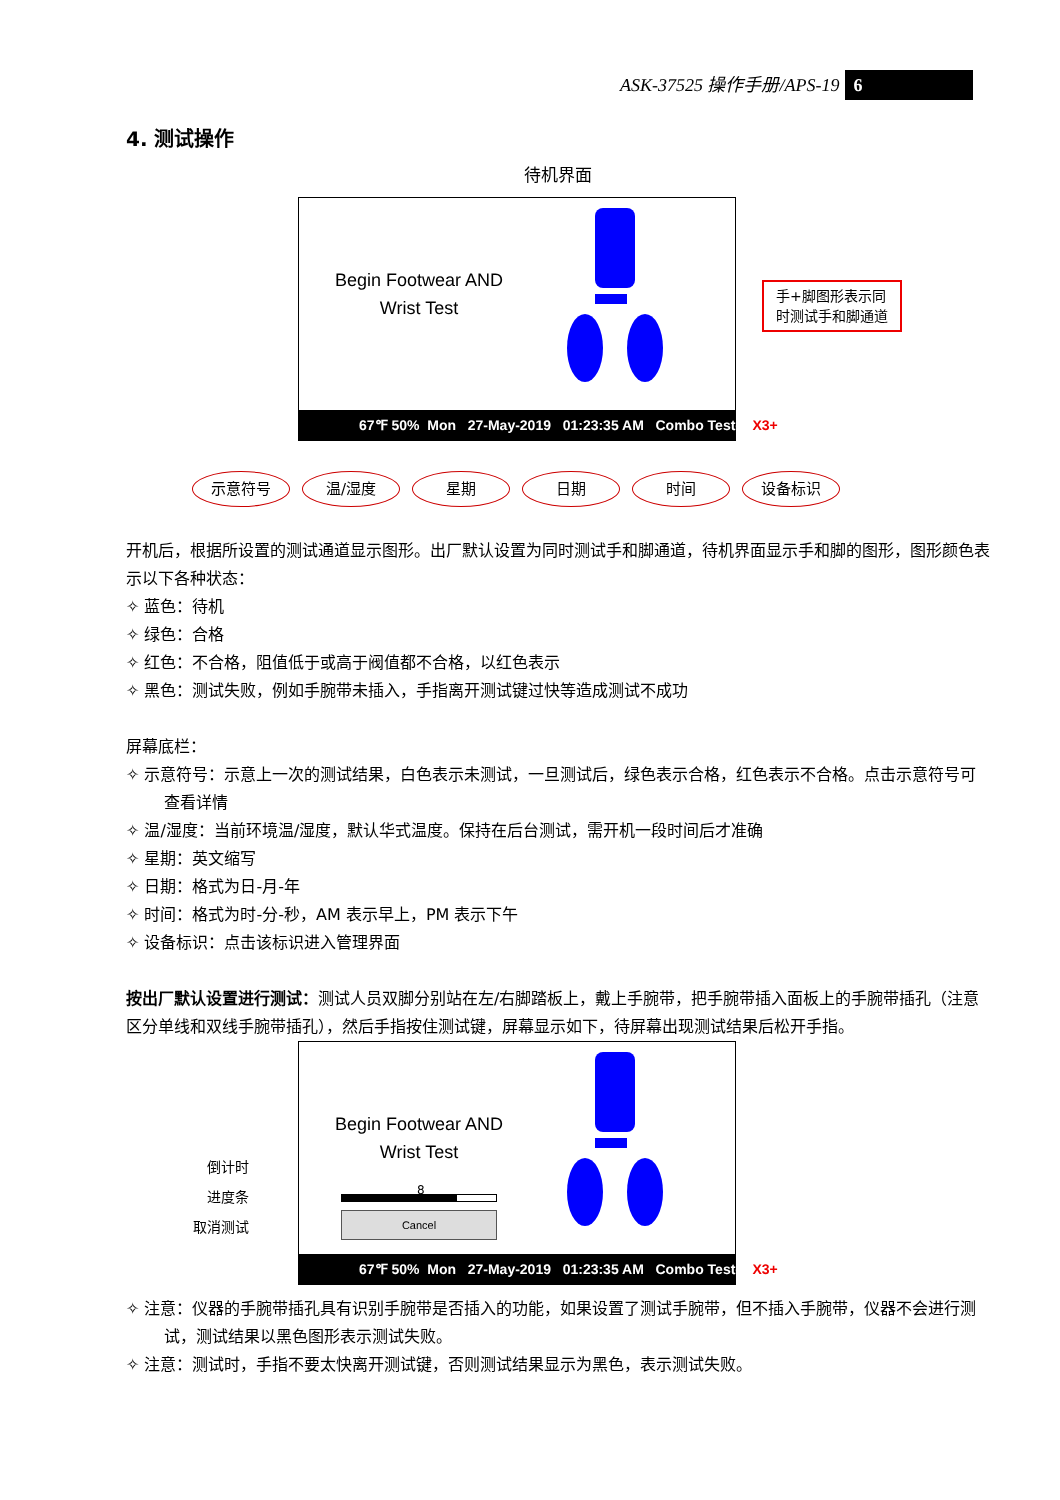ASK-37525 操作手册/APS-19 6
4. 测试操作
待机界面
Begin Footwear AND Wrist Test
67℉ 50% Mon 27-May-2019 01:23:35 AM Combo Tester X3+
手+脚图形表示同
时测试手和脚通道
示意符号 温/湿度 星期 日期 时间 设备标识
开机后，根据所设置的测试通道显示图形。出厂默认设置为同时测试手和脚通道，待机界面显示手和脚的图形，图形颜色表示以下各种状态：
✧ 蓝色：待机
✧ 绿色：合格
✧ 红色：不合格，阻值低于或高于阀值都不合格，以红色表示
✧ 黑色：测试失败，例如手腕带未插入，手指离开测试键过快等造成测试不成功
屏幕底栏：
✧ 示意符号：示意上一次的测试结果，白色表示未测试，一旦测试后，绿色表示合格，红色表示不合格。点击示意符号可查看详情
✧ 温/湿度：当前环境温/湿度，默认华式温度。保持在后台测试，需开机一段时间后才准确
✧ 星期：英文缩写
✧ 日期：格式为日-月-年
✧ 时间：格式为时-分-秒，AM 表示早上，PM 表示下午
✧ 设备标识：点击该标识进入管理界面
按出厂默认设置进行测试：测试人员双脚分别站在左/右脚踏板上，戴上手腕带，把手腕带插入面板上的手腕带插孔（注意区分单线和双线手腕带插孔），然后手指按住测试键，屏幕显示如下，待屏幕出现测试结果后松开手指。
Begin Footwear AND Wrist Test
倒计时
进度条
取消测试
8
Cancel
67℉ 50% Mon 27-May-2019 01:23:35 AM Combo Tester X3+
✧ 注意：仪器的手腕带插孔具有识别手腕带是否插入的功能，如果设置了测试手腕带，但不插入手腕带，仪器不会进行测试，测试结果以黑色图形表示测试失败。
✧ 注意：测试时，手指不要太快离开测试键，否则测试结果显示为黑色，表示测试失败。